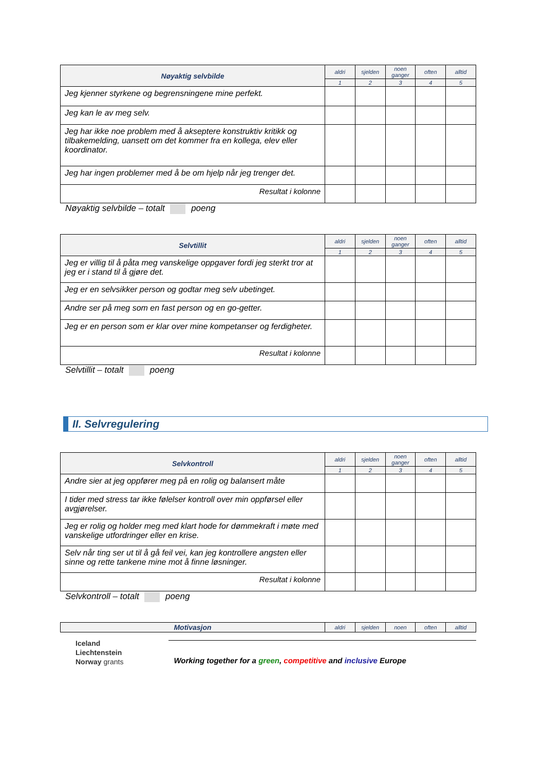| Nøyaktig selvbilde | aldri | sjelden | noen ganger | often | alltid |
| --- | --- | --- | --- | --- | --- |
| | 1 | 2 | 3 | 4 | 5 |
| Jeg kjenner styrkene og begrensningene mine perfekt. | | | | | |
| Jeg kan le av meg selv. | | | | | |
| Jeg har ikke noe problem med å akseptere konstruktiv kritikk og tilbakemelding, uansett om det kommer fra en kollega, elev eller koordinator. | | | | | |
| Jeg har ingen problemer med å be om hjelp når jeg trenger det. | | | | | |
| Resultat i kolonne | | | | | |
Nøyaktig selvbilde – totalt poeng
| Selvtillit | aldri | sjelden | noen ganger | often | alltid |
| --- | --- | --- | --- | --- | --- |
| | 1 | 2 | 3 | 4 | 5 |
| Jeg er villig til å påta meg vanskelige oppgaver fordi jeg sterkt tror at jeg er i stand til å gjøre det. | | | | | |
| Jeg er en selvsikker person og godtar meg selv ubetinget. | | | | | |
| Andre ser på meg som en fast person og en go-getter. | | | | | |
| Jeg er en person som er klar over mine kompetanser og ferdigheter. | | | | | |
| Resultat i kolonne | | | | | |
Selvtillit – totalt poeng
II. Selvregulering
| Selvkontroll | aldri | sjelden | noen ganger | often | alltid |
| --- | --- | --- | --- | --- | --- |
| | 1 | 2 | 3 | 4 | 5 |
| Andre sier at jeg oppfører meg på en rolig og balansert måte | | | | | |
| I tider med stress tar ikke følelser kontroll over min oppførsel eller avgjørelser. | | | | | |
| Jeg er rolig og holder meg med klart hode for dømmekraft i møte med vanskelige utfordringer eller en krise. | | | | | |
| Selv når ting ser ut til å gå feil vei, kan jeg kontrollere angsten eller sinne og rette tankene mine mot å finne løsninger. | | | | | |
| Resultat i kolonne | | | | | |
Selvkontroll – totalt poeng
| Motivasjon | aldri | sjelden | noen | often | alltid |
| --- | --- | --- | --- | --- | --- |
Iceland
Liechtenstein
Norway grants
Working together for a green, competitive and inclusive Europe